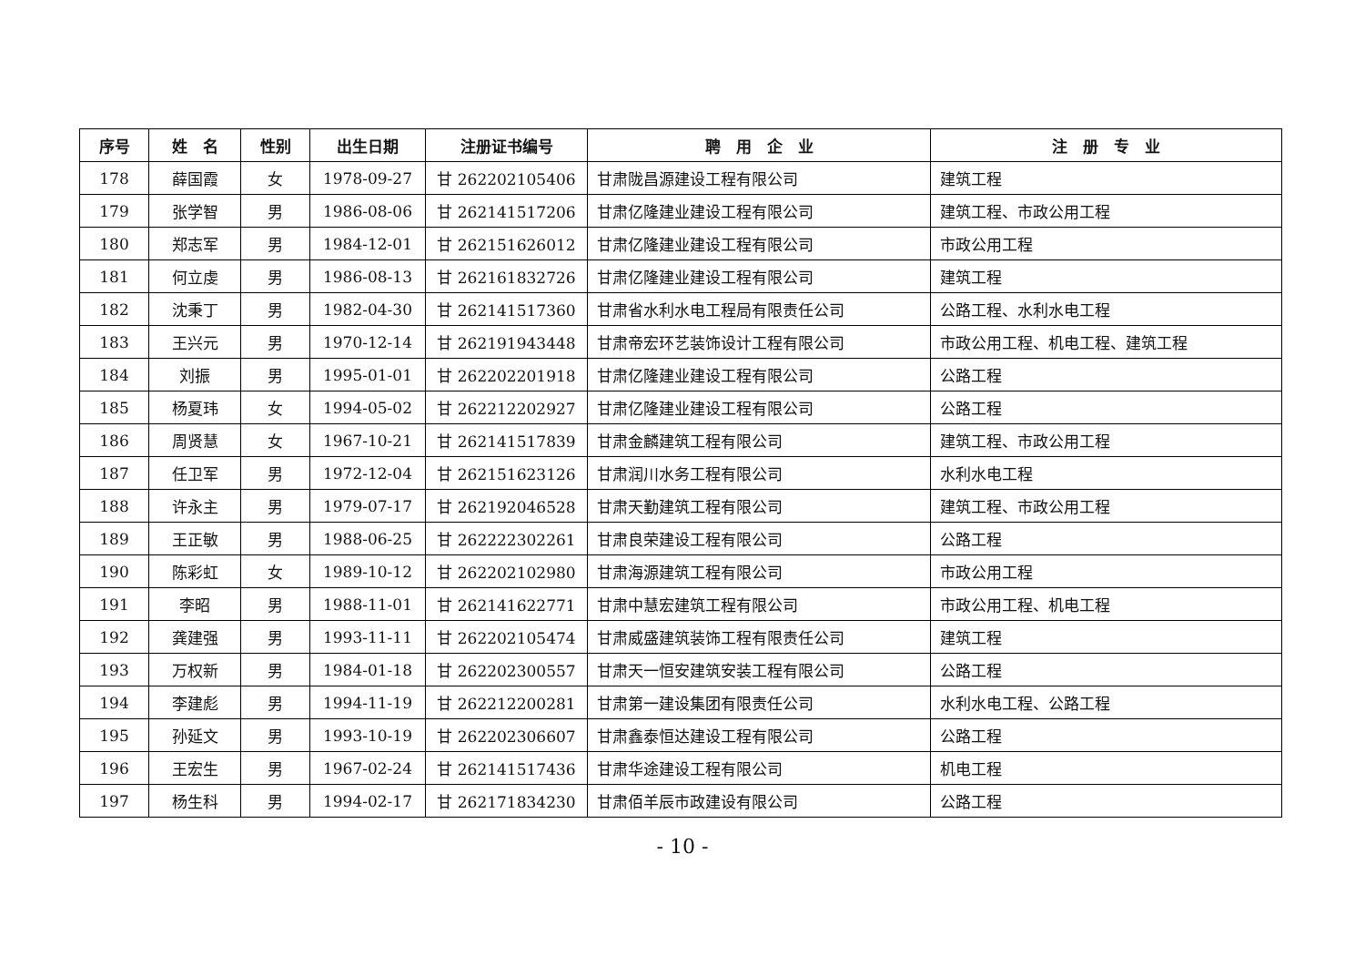| 序号 | 姓 名 | 性别 | 出生日期 | 注册证书编号 | 聘 用 企 业 | 注 册 专 业 |
| --- | --- | --- | --- | --- | --- | --- |
| 178 | 薛国霞 | 女 | 1978-09-27 | 甘 262202105406 | 甘肃陇昌源建设工程有限公司 | 建筑工程 |
| 179 | 张学智 | 男 | 1986-08-06 | 甘 262141517206 | 甘肃亿隆建业建设工程有限公司 | 建筑工程、市政公用工程 |
| 180 | 郑志军 | 男 | 1984-12-01 | 甘 262151626012 | 甘肃亿隆建业建设工程有限公司 | 市政公用工程 |
| 181 | 何立虔 | 男 | 1986-08-13 | 甘 262161832726 | 甘肃亿隆建业建设工程有限公司 | 建筑工程 |
| 182 | 沈秉丁 | 男 | 1982-04-30 | 甘 262141517360 | 甘肃省水利水电工程局有限责任公司 | 公路工程、水利水电工程 |
| 183 | 王兴元 | 男 | 1970-12-14 | 甘 262191943448 | 甘肃帝宏环艺装饰设计工程有限公司 | 市政公用工程、机电工程、建筑工程 |
| 184 | 刘振 | 男 | 1995-01-01 | 甘 262202201918 | 甘肃亿隆建业建设工程有限公司 | 公路工程 |
| 185 | 杨夏玮 | 女 | 1994-05-02 | 甘 262212202927 | 甘肃亿隆建业建设工程有限公司 | 公路工程 |
| 186 | 周贤慧 | 女 | 1967-10-21 | 甘 262141517839 | 甘肃金麟建筑工程有限公司 | 建筑工程、市政公用工程 |
| 187 | 任卫军 | 男 | 1972-12-04 | 甘 262151623126 | 甘肃润川水务工程有限公司 | 水利水电工程 |
| 188 | 许永主 | 男 | 1979-07-17 | 甘 262192046528 | 甘肃天勤建筑工程有限公司 | 建筑工程、市政公用工程 |
| 189 | 王正敏 | 男 | 1988-06-25 | 甘 262222302261 | 甘肃良荣建设工程有限公司 | 公路工程 |
| 190 | 陈彩虹 | 女 | 1989-10-12 | 甘 262202102980 | 甘肃海源建筑工程有限公司 | 市政公用工程 |
| 191 | 李昭 | 男 | 1988-11-01 | 甘 262141622771 | 甘肃中慧宏建筑工程有限公司 | 市政公用工程、机电工程 |
| 192 | 龚建强 | 男 | 1993-11-11 | 甘 262202105474 | 甘肃威盛建筑装饰工程有限责任公司 | 建筑工程 |
| 193 | 万权新 | 男 | 1984-01-18 | 甘 262202300557 | 甘肃天一恒安建筑安装工程有限公司 | 公路工程 |
| 194 | 李建彪 | 男 | 1994-11-19 | 甘 262212200281 | 甘肃第一建设集团有限责任公司 | 水利水电工程、公路工程 |
| 195 | 孙延文 | 男 | 1993-10-19 | 甘 262202306607 | 甘肃鑫泰恒达建设工程有限公司 | 公路工程 |
| 196 | 王宏生 | 男 | 1967-02-24 | 甘 262141517436 | 甘肃华途建设工程有限公司 | 机电工程 |
| 197 | 杨生科 | 男 | 1994-02-17 | 甘 262171834230 | 甘肃佰羊辰市政建设有限公司 | 公路工程 |
- 10 -